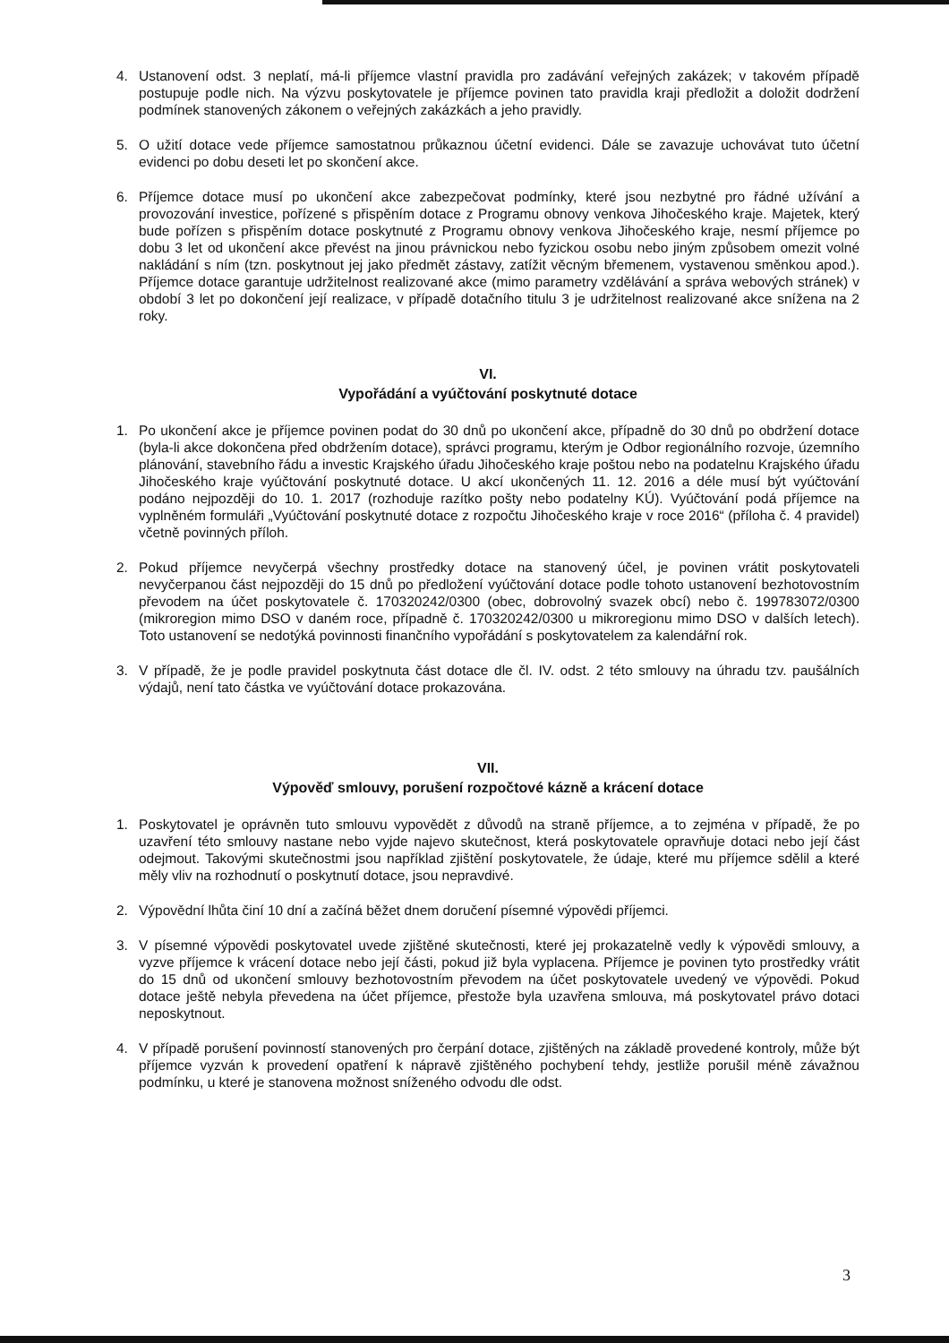4. Ustanovení odst. 3 neplatí, má-li příjemce vlastní pravidla pro zadávání veřejných zakázek; v takovém případě postupuje podle nich. Na výzvu poskytovatele je příjemce povinen tato pravidla kraji předložit a doložit dodržení podmínek stanovených zákonem o veřejných zakázkách a jeho pravidly.
5. O užití dotace vede příjemce samostatnou průkaznou účetní evidenci. Dále se zavazuje uchovávat tuto účetní evidenci po dobu deseti let po skončení akce.
6. Příjemce dotace musí po ukončení akce zabezpečovat podmínky, které jsou nezbytné pro řádné užívání a provozování investice, pořízené s přispěním dotace z Programu obnovy venkova Jihočeského kraje. Majetek, který bude pořízen s přispěním dotace poskytnuté z Programu obnovy venkova Jihočeského kraje, nesmí příjemce po dobu 3 let od ukončení akce převést na jinou právnickou nebo fyzickou osobu nebo jiným způsobem omezit volné nakládání s ním (tzn. poskytnout jej jako předmět zástavy, zatížit věcným břemenem, vystavenou směnkou apod.). Příjemce dotace garantuje udržitelnost realizované akce (mimo parametry vzdělávání a správa webových stránek) v období 3 let po dokončení její realizace, v případě dotačního titulu 3 je udržitelnost realizované akce snížena na 2 roky.
VI.
Vypořádání a vyúčtování poskytnuté dotace
1. Po ukončení akce je příjemce povinen podat do 30 dnů po ukončení akce, případně do 30 dnů po obdržení dotace (byla-li akce dokončena před obdržením dotace), správci programu, kterým je Odbor regionálního rozvoje, územního plánování, stavebního řádu a investic Krajského úřadu Jihočeského kraje poštou nebo na podatelnu Krajského úřadu Jihočeského kraje vyúčtování poskytnuté dotace. U akcí ukončených 11. 12. 2016 a déle musí být vyúčtování podáno nejpozději do 10. 1. 2017 (rozhoduje razítko pošty nebo podatelny KÚ). Vyúčtování podá příjemce na vyplněném formuláři „Vyúčtování poskytnuté dotace z rozpočtu Jihočeského kraje v roce 2016“ (příloha č. 4 pravidel) včetně povinných příloh.
2. Pokud příjemce nevyčerpá všechny prostředky dotace na stanovený účel, je povinen vrátit poskytovateli nevyčerpanou část nejpozději do 15 dnů po předložení vyúčtování dotace podle tohoto ustanovení bezhotovostním převodem na účet poskytovatele č. 170320242/0300 (obec, dobrovolný svazek obcí) nebo č. 199783072/0300 (mikroregion mimo DSO v daném roce, případně č. 170320242/0300 u mikroregionu mimo DSO v dalších letech). Toto ustanovení se nedotýká povinnosti finančního vypořádání s poskytovatelem za kalendářní rok.
3. V případě, že je podle pravidel poskytnuta část dotace dle čl. IV. odst. 2 této smlouvy na úhradu tzv. paušálních výdajů, není tato částka ve vyúčtování dotace prokazována.
VII.
Výpověď smlouvy, porušení rozpočtové kázně a krácení dotace
1. Poskytovatel je oprávněn tuto smlouvu vypovědět z důvodů na straně příjemce, a to zejména v případě, že po uzavření této smlouvy nastane nebo vyjde najevo skutečnost, která poskytovatele opravňuje dotaci nebo její část odejmout. Takovými skutečnostmi jsou například zjištění poskytovatele, že údaje, které mu příjemce sdělil a které měly vliv na rozhodnutí o poskytnutí dotace, jsou nepravdivé.
2. Výpovědní lhůta činí 10 dní a začíná běžet dnem doručení písemné výpovědi příjemci.
3. V písemné výpovědi poskytovatel uvede zjištěné skutečnosti, které jej prokazatelně vedly k výpovědi smlouvy, a vyzve příjemce k vrácení dotace nebo její části, pokud již byla vyplacena. Příjemce je povinen tyto prostředky vrátit do 15 dnů od ukončení smlouvy bezhotovostním převodem na účet poskytovatele uvedený ve výpovědi. Pokud dotace ještě nebyla převedena na účet příjemce, přestože byla uzavřena smlouva, má poskytovatel právo dotaci neposkytnout.
4. V případě porušení povinností stanovených pro čerpání dotace, zjištěných na základě provedené kontroly, může být příjemce vyzván k provedení opatření k nápravě zjištěného pochybení tehdy, jestliže porušil méně závažnou podmínku, u které je stanovena možnost sníženého odvodu dle odst.
3